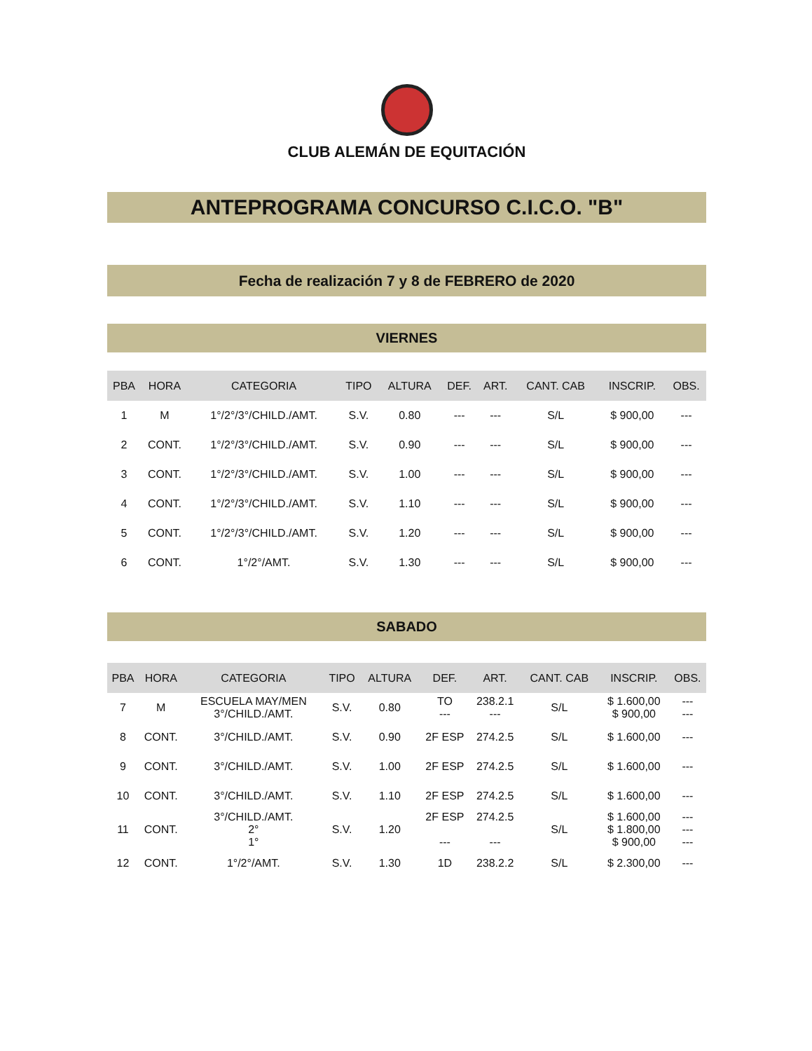CLUB ALEMÁN DE EQUITACIÓN
ANTEPROGRAMA CONCURSO C.I.C.O. "B"
Fecha de realización 7 y 8 de FEBRERO de 2020
VIERNES
| PBA | HORA | CATEGORIA | TIPO | ALTURA | DEF. | ART. | CANT. CAB | INSCRIP. | OBS. |
| --- | --- | --- | --- | --- | --- | --- | --- | --- | --- |
| 1 | M | 1°/2°/3°/CHILD./AMT. | S.V. | 0.80 | --- | --- | S/L | $ 900,00 | --- |
| 2 | CONT. | 1°/2°/3°/CHILD./AMT. | S.V. | 0.90 | --- | --- | S/L | $ 900,00 | --- |
| 3 | CONT. | 1°/2°/3°/CHILD./AMT. | S.V. | 1.00 | --- | --- | S/L | $ 900,00 | --- |
| 4 | CONT. | 1°/2°/3°/CHILD./AMT. | S.V. | 1.10 | --- | --- | S/L | $ 900,00 | --- |
| 5 | CONT. | 1°/2°/3°/CHILD./AMT. | S.V. | 1.20 | --- | --- | S/L | $ 900,00 | --- |
| 6 | CONT. | 1°/2°/AMT. | S.V. | 1.30 | --- | --- | S/L | $ 900,00 | --- |
SABADO
| PBA | HORA | CATEGORIA | TIPO | ALTURA | DEF. | ART. | CANT. CAB | INSCRIP. | OBS. |
| --- | --- | --- | --- | --- | --- | --- | --- | --- | --- |
| 7 | M | ESCUELA MAY/MEN 3°/CHILD./AMT. | S.V. | 0.80 | TO --- | 238.2.1 --- | S/L | $ 1.600,00 $ 900,00 | --- --- |
| 8 | CONT. | 3°/CHILD./AMT. | S.V. | 0.90 | 2F ESP | 274.2.5 | S/L | $ 1.600,00 | --- |
| 9 | CONT. | 3°/CHILD./AMT. | S.V. | 1.00 | 2F ESP | 274.2.5 | S/L | $ 1.600,00 | --- |
| 10 | CONT. | 3°/CHILD./AMT. | S.V. | 1.10 | 2F ESP | 274.2.5 | S/L | $ 1.600,00 | --- |
| 11 | CONT. | 3°/CHILD./AMT. 2° 1° | S.V. | 1.20 | 2F ESP --- | 274.2.5 --- | S/L | $ 1.600,00 $ 1.800,00 $ 900,00 | --- --- --- |
| 12 | CONT. | 1°/2°/AMT. | S.V. | 1.30 | 1D | 238.2.2 | S/L | $ 2.300,00 | --- |